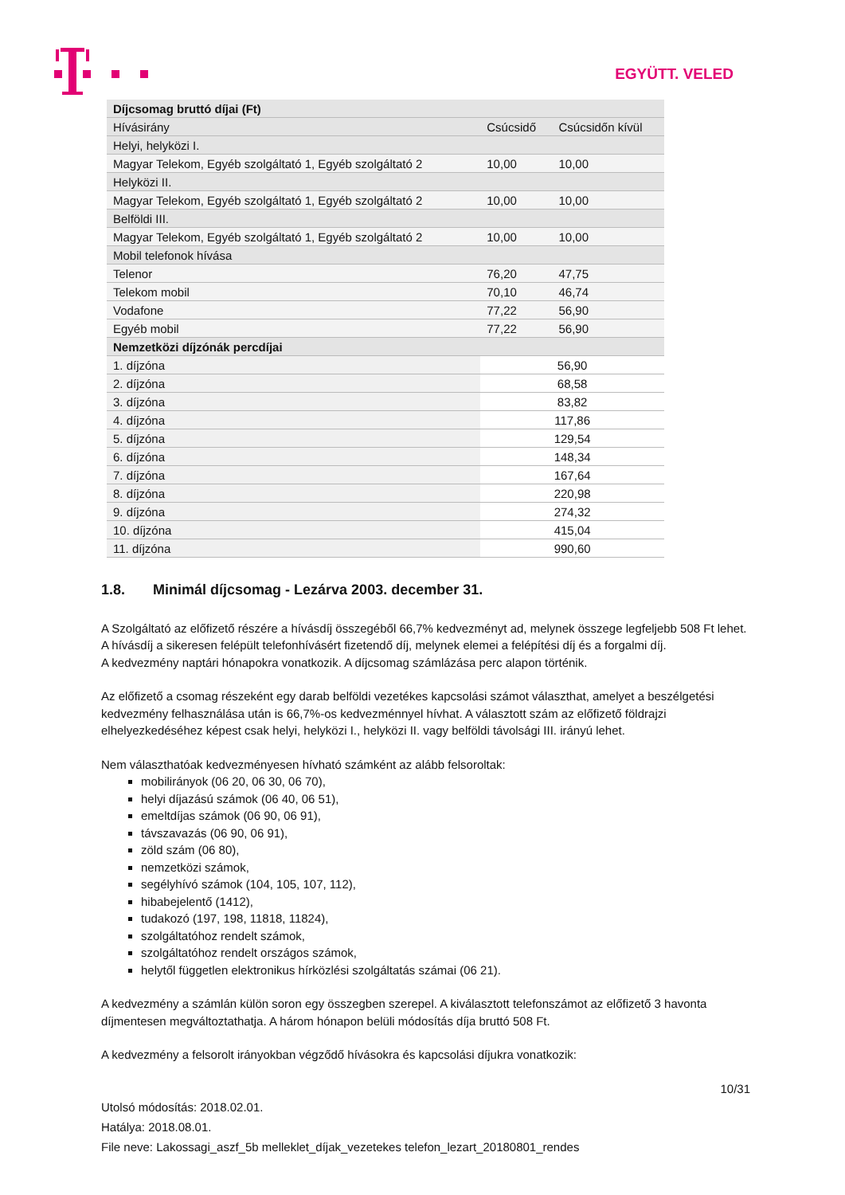EGYÜTT. VELED
| Díjcsomag bruttó díjai (Ft) | | |
| --- | --- | --- |
| Hívásirány | Csúcsidő | Csúcsidőn kívül |
| Helyi, helyközi I. | | |
| Magyar Telekom, Egyéb szolgáltató 1, Egyéb szolgáltató 2 | 10,00 | 10,00 |
| Helyközi II. | | |
| Magyar Telekom, Egyéb szolgáltató 1, Egyéb szolgáltató 2 | 10,00 | 10,00 |
| Belföldi III. | | |
| Magyar Telekom, Egyéb szolgáltató 1, Egyéb szolgáltató 2 | 10,00 | 10,00 |
| Mobil telefonok hívása | | |
| Telenor | 76,20 | 47,75 |
| Telekom mobil | 70,10 | 46,74 |
| Vodafone | 77,22 | 56,90 |
| Egyéb mobil | 77,22 | 56,90 |
| Nemzetközi díjzónák percdíjai | | |
| 1. díjzóna | 56,90 | |
| 2. díjzóna | 68,58 | |
| 3. díjzóna | 83,82 | |
| 4. díjzóna | 117,86 | |
| 5. díjzóna | 129,54 | |
| 6. díjzóna | 148,34 | |
| 7. díjzóna | 167,64 | |
| 8. díjzóna | 220,98 | |
| 9. díjzóna | 274,32 | |
| 10. díjzóna | 415,04 | |
| 11. díjzóna | 990,60 | |
1.8. Minimál díjcsomag - Lezárva 2003. december 31.
A Szolgáltató az előfizető részére a hívásdíj összegéből 66,7% kedvezményt ad, melynek összege legfeljebb 508 Ft lehet. A hívásdíj a sikeresen felépült telefonhívásért fizetendő díj, melynek elemei a felépítési díj és a forgalmi díj.
A kedvezmény naptári hónapokra vonatkozik. A díjcsomag számlázása perc alapon történik.
Az előfizető a csomag részeként egy darab belföldi vezetékes kapcsolási számot választhat, amelyet a beszélgetési kedvezmény felhasználása után is 66,7%-os kedvezménnyel hívhat. A választott szám az előfizető földrajzi elhelyezkedéséhez képest csak helyi, helyközi I., helyközi II. vagy belföldi távolsági III. irányú lehet.
Nem választhatóak kedvezményesen hívható számként az alább felsoroltak:
mobilirányok (06 20, 06 30, 06 70),
helyi díjazású számok (06 40, 06 51),
emeltdíjas számok (06 90, 06 91),
távszavazás (06 90, 06 91),
zöld szám (06 80),
nemzetközi számok,
segélyhívó számok (104, 105, 107, 112),
hibabejelentő (1412),
tudakozó (197, 198, 11818, 11824),
szolgáltatóhoz rendelt számok,
szolgáltatóhoz rendelt országos számok,
helytől független elektronikus hírközlési szolgáltatás számai (06 21).
A kedvezmény a számlán külön soron egy összegben szerepel. A kiválasztott telefonszámot az előfizető 3 havonta díjmentesen megváltoztathatja. A három hónapon belüli módosítás díja bruttó 508 Ft.
A kedvezmény a felsorolt irányokban végződő hívásokra és kapcsolási díjukra vonatkozik:
10/31
Utolsó módosítás: 2018.02.01.
Hatálya: 2018.08.01.
File neve: Lakossagi_aszf_5b melleklet_díjak_vezetekes telefon_lezart_20180801_rendes